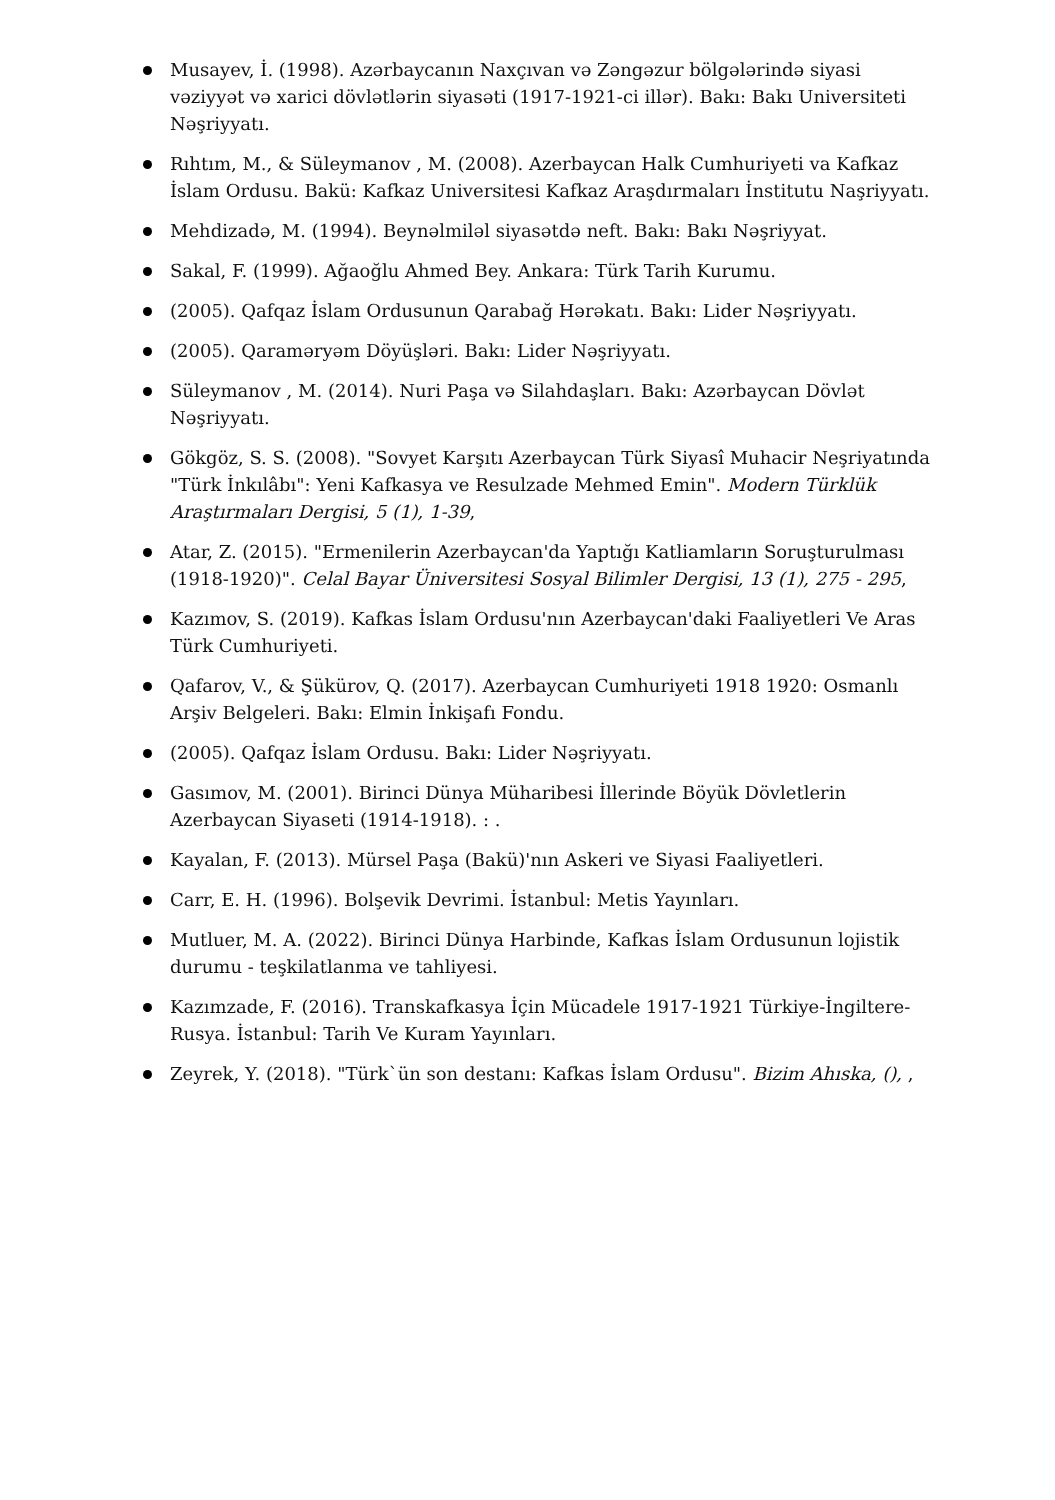Musayev, İ. (1998). Azərbaycanın Naxçıvan və Zəngəzur bölgələrində siyasi vəziyyət və xarici dövlətlərin siyasəti (1917-1921-ci illər). Bakı: Bakı Universiteti Nəşriyyatı.
Rıhtım, M., & Süleymanov , M. (2008). Azerbaycan Halk Cumhuriyeti va Kafkaz İslam Ordusu. Bakü: Kafkaz Universitesi Kafkaz Araşdırmaları İnstitutu Naşriyyatı.
Mehdizadə, M. (1994). Beynəlmiləl siyasətdə neft. Bakı: Bakı Nəşriyyat.
Sakal, F. (1999). Ağaoğlu Ahmed Bey. Ankara: Türk Tarih Kurumu.
(2005). Qafqaz İslam Ordusunun Qarabağ Hərəkatı. Bakı: Lider Nəşriyyatı.
(2005). Qaraməryəm Döyüşləri. Bakı: Lider Nəşriyyatı.
Süleymanov , M. (2014). Nuri Paşa və Silahdaşları. Bakı: Azərbaycan Dövlət Nəşriyyatı.
Gökgöz, S. S. (2008). "Sovyet Karşıtı Azerbaycan Türk Siyasî Muhacir Neşriyatında "Türk İnkılâbı": Yeni Kafkasya ve Resulzade Mehmed Emin". Modern Türklük Araştırmaları Dergisi, 5 (1), 1-39,
Atar, Z. (2015). "Ermenilerin Azerbaycan'da Yaptığı Katliamların Soruşturulması (1918-1920)". Celal Bayar Üniversitesi Sosyal Bilimler Dergisi, 13 (1), 275 - 295,
Kazımov, S. (2019). Kafkas İslam Ordusu'nın Azerbaycan'daki Faaliyetleri Ve Aras Türk Cumhuriyeti.
Qafarov, V., & Şükürov, Q. (2017). Azerbaycan Cumhuriyeti 1918 1920: Osmanlı Arşiv Belgeleri. Bakı: Elmin İnkişafı Fondu.
(2005). Qafqaz İslam Ordusu. Bakı: Lider Nəşriyyatı.
Gasımov, M. (2001). Birinci Dünya Müharibesi İllerinde Böyük Dövletlerin Azerbaycan Siyaseti (1914-1918). : .
Kayalan, F. (2013). Mürsel Paşa (Bakü)'nın Askeri ve Siyasi Faaliyetleri.
Carr, E. H. (1996). Bolşevik Devrimi. İstanbul: Metis Yayınları.
Mutluer, M. A. (2022). Birinci Dünya Harbinde, Kafkas İslam Ordusunun lojistik durumu - teşkilatlanma ve tahliyesi.
Kazımzade, F. (2016). Transkafkasya İçin Mücadele 1917-1921 Türkiye-İngiltere-Rusya. İstanbul: Tarih Ve Kuram Yayınları.
Zeyrek, Y. (2018). "Türk`ün son destanı: Kafkas İslam Ordusu". Bizim Ahıska, (), ,